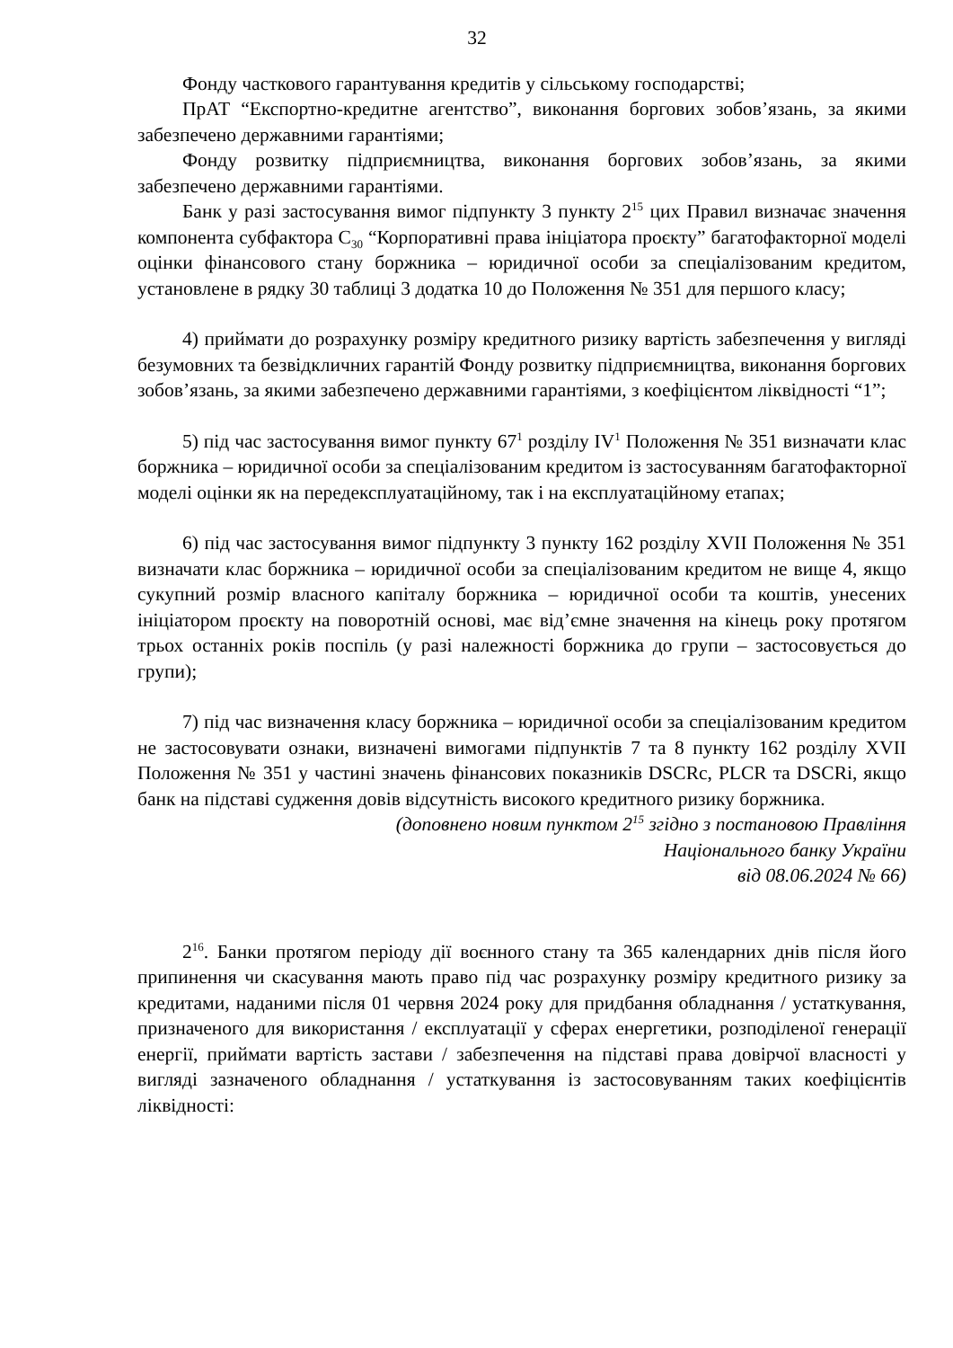32
Фонду часткового гарантування кредитів у сільському господарстві;
ПрАТ “Експортно-кредитне агентство”, виконання боргових зобов’язань, за якими забезпечено державними гарантіями;
Фонду розвитку підприємництва, виконання боргових зобов’язань, за якими забезпечено державними гарантіями.
Банк у разі застосування вимог підпункту 3 пункту 2<sup>15</sup> цих Правил визначає значення компонента субфактора C<sub>30</sub> “Корпоративні права ініціатора проєкту” багатофакторної моделі оцінки фінансового стану боржника – юридичної особи за спеціалізованим кредитом, установлене в рядку 30 таблиці 3 додатка 10 до Положення № 351 для першого класу;
4) приймати до розрахунку розміру кредитного ризику вартість забезпечення у вигляді безумовних та безвідкличних гарантій Фонду розвитку підприємництва, виконання боргових зобов’язань, за якими забезпечено державними гарантіями, з коефіцієнтом ліквідності “1”;
5) під час застосування вимог пункту 67<sup>1</sup> розділу IV<sup>1</sup> Положення № 351 визначати клас боржника – юридичної особи за спеціалізованим кредитом із застосуванням багатофакторної моделі оцінки як на передексплуатаційному, так і на експлуатаційному етапах;
6) під час застосування вимог підпункту 3 пункту 162 розділу XVII Положення № 351 визначати клас боржника – юридичної особи за спеціалізованим кредитом не вище 4, якщо сукупний розмір власного капіталу боржника – юридичної особи та коштів, унесених ініціатором проєкту на поворотній основі, має від’ємне значення на кінець року протягом трьох останніх років поспіль (у разі належності боржника до групи – застосовується до групи);
7) під час визначення класу боржника – юридичної особи за спеціалізованим кредитом не застосовувати ознаки, визначені вимогами підпунктів 7 та 8 пункту 162 розділу XVII Положення № 351 у частині значень фінансових показників DSCRc, PLCR та DSCRi, якщо банк на підставі судження довів відсутність високого кредитного ризику боржника.
(доповнено новим пунктом 2<sup>15</sup> згідно з постановою Правління
Національного банку України
від 08.06.2024 № 66)
2<sup>16</sup>. Банки протягом періоду дії воєнного стану та 365 календарних днів після його припинення чи скасування мають право під час розрахунку розміру кредитного ризику за кредитами, наданими після 01 червня 2024 року для придбання обладнання / устаткування, призначеного для використання / експлуатації у сферах енергетики, розподіленої генерації енергії, приймати вартість застави / забезпечення на підставі права довірчої власності у вигляді зазначеного обладнання / устаткування із застосовуванням таких коефіцієнтів ліквідності: